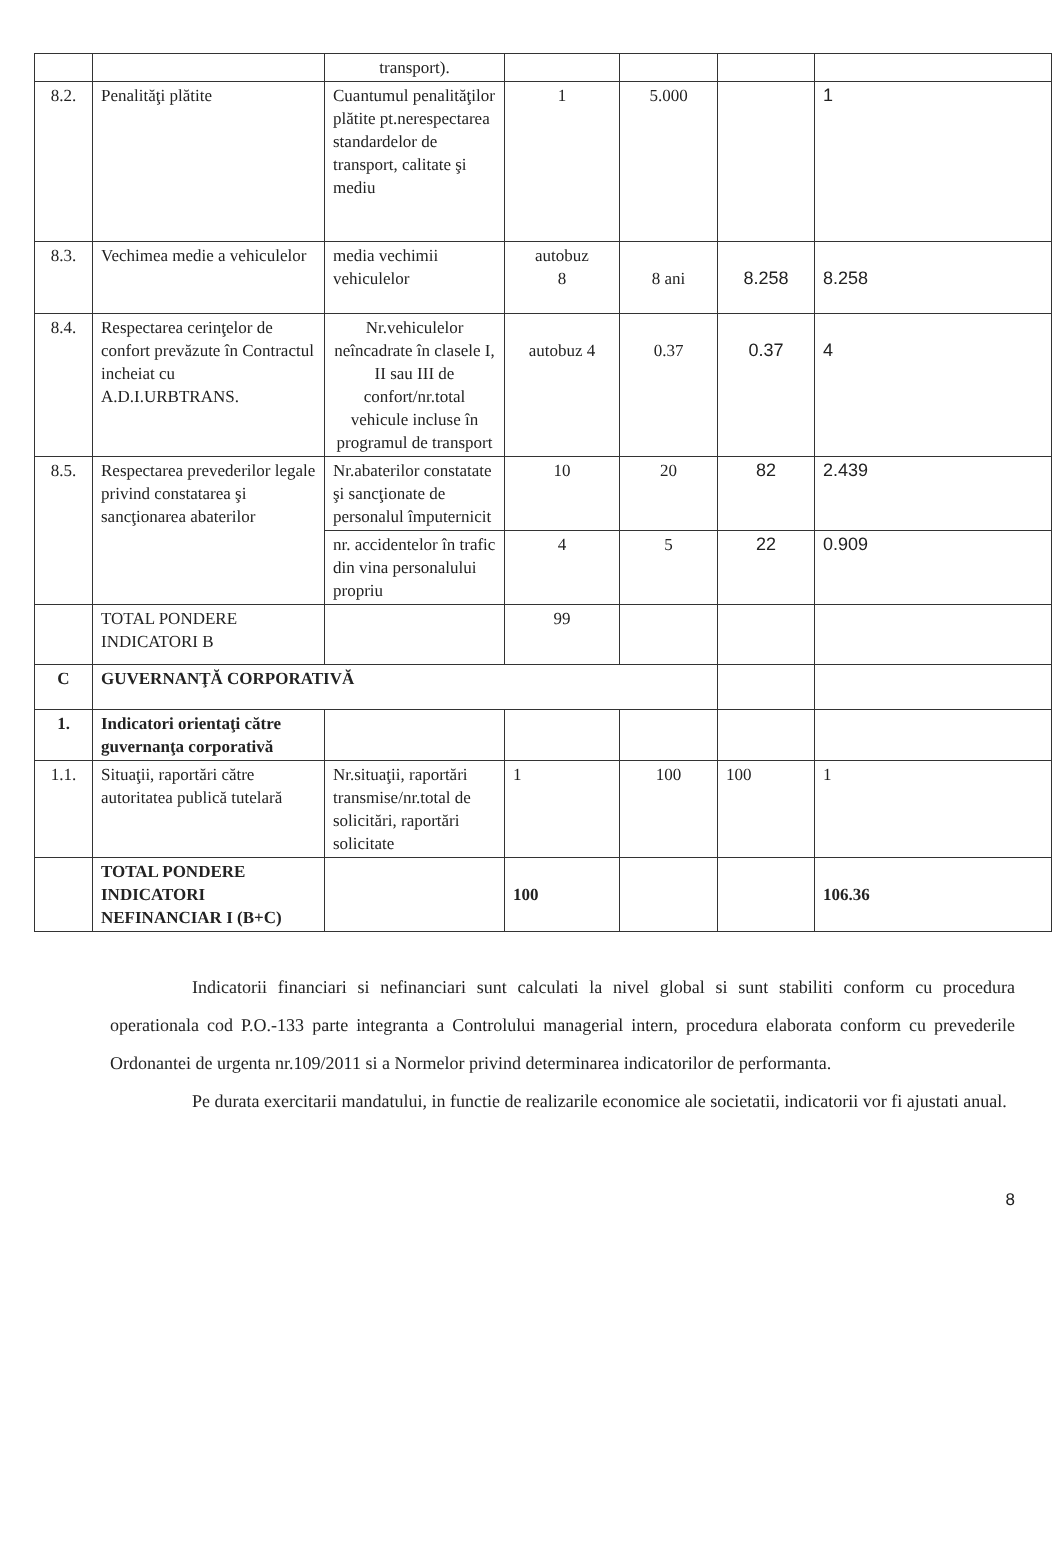| | | transport). | | | | |
| 8.2. | Penalităţi plătite | Cuantumul penalităţilor plătite pt.nerespectarea standardelor de transport, calitate şi mediu | 1 | 5.000 | | 1 |
| 8.3. | Vechimea medie a vehiculelor | media vechimii vehiculelor | autobuz 8 | 8 ani | 8.258 | 8.258 |
| 8.4. | Respectarea cerinţelor de confort prevăzute în Contractul incheiat cu A.D.I.URBTRANS. | Nr.vehiculelor neîncadrate în clasele I, II sau III de confort/nr.total vehicule incluse în programul de transport | autobuz 4 | 0.37 | 0.37 | 4 |
| 8.5. | Respectarea prevederilor legale privind constatarea şi sancţionarea abaterilor | Nr.abaterilor constatate şi sancţionate de personalul împuternicit | 10 | 20 | 82 | 2.439 |
| | | nr. accidentelor în trafic din vina personalului propriu | 4 | 5 | 22 | 0.909 |
| | TOTAL PONDERE INDICATORI B | | 99 | | | |
| C | GUVERNANŢĂ CORPORATIVĂ | | | | | |
| 1. | Indicatori orientaţi către guvernanţa corporativă | | | | | |
| 1.1. | Situaţii, raportări către autoritatea publică tutelară | Nr.situaţii, raportări transmise/nr.total de solicitări, raportări solicitate | 1 | 100 | 100 | 1 |
| | TOTAL PONDERE INDICATORI NEFINANCIAR I (B+C) | | 100 | | | 106.36 |
Indicatorii financiari si nefinanciari sunt calculati la nivel global si sunt stabiliti conform cu procedura operationala cod P.O.-133 parte integranta a Controlului managerial intern, procedura elaborata conform cu prevederile Ordonantei de urgenta nr.109/2011 si a Normelor privind determinarea indicatorilor de performanta.
Pe durata exercitarii mandatului, in functie de realizarile economice ale societatii, indicatorii vor fi ajustati anual.
8